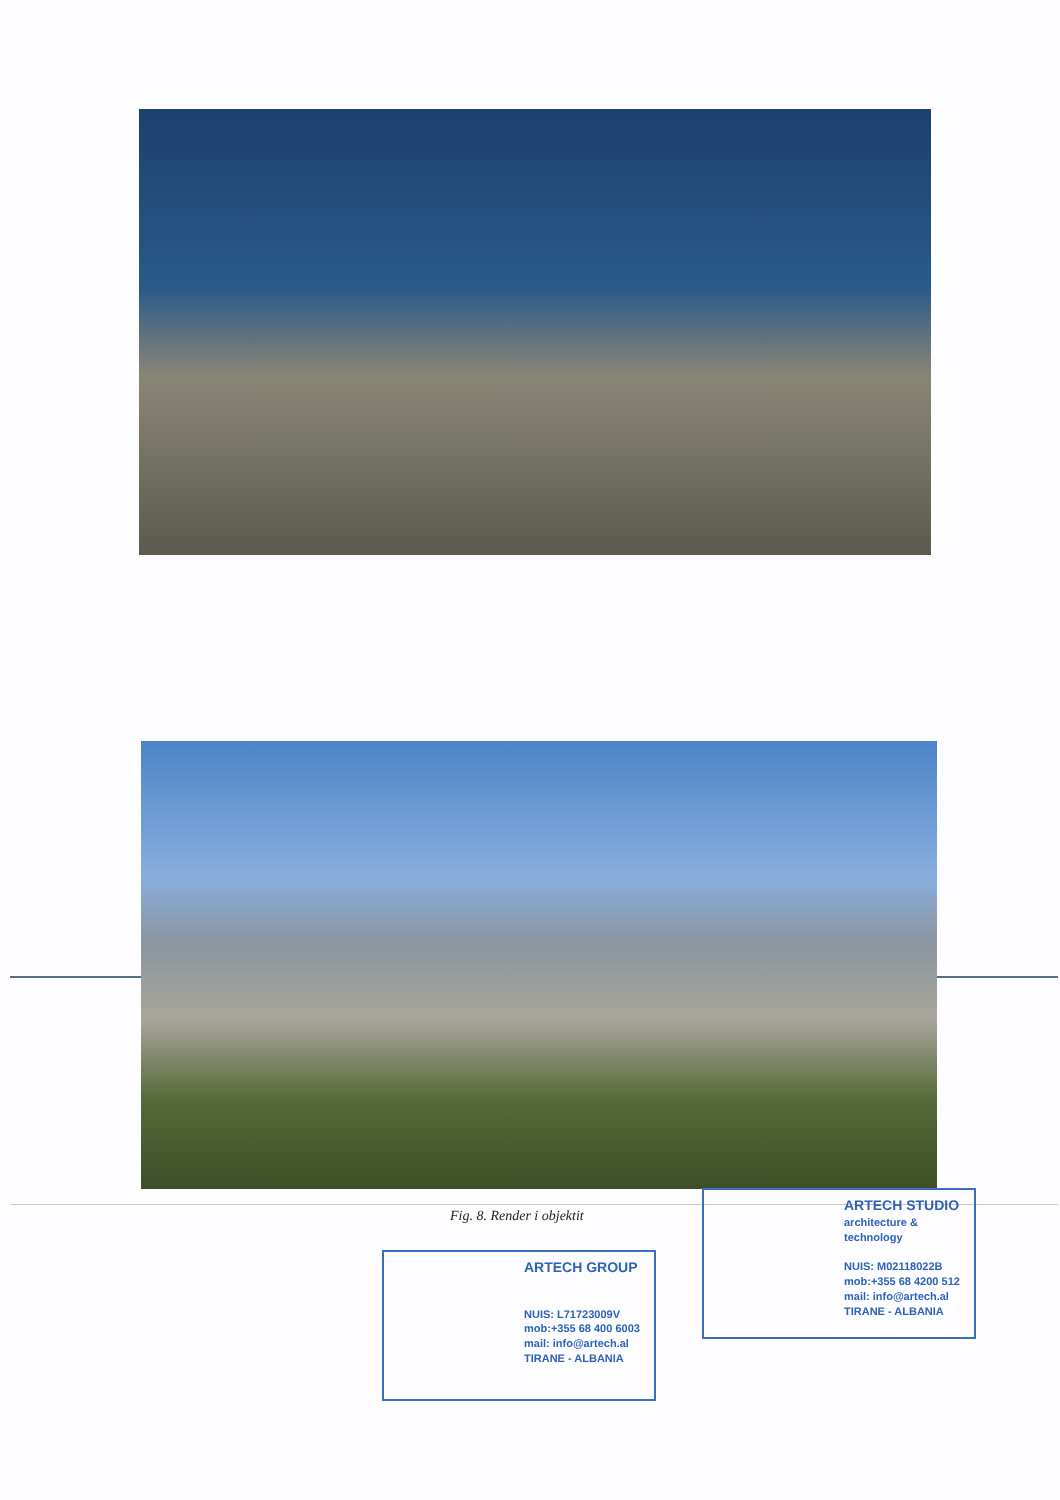ARTECH GROUP
NUIS: L71723009V
mob:+355 68 400 6003
mail: info@artech.al
TIRANE - ALBANIA
ARTECH STUDIO
architecture & technology
NUIS: M02118022B
mob:+355 68 4200 512
mail: info@artech.al
TIRANE - ALBANIA
Fig. 8. Render i objektit